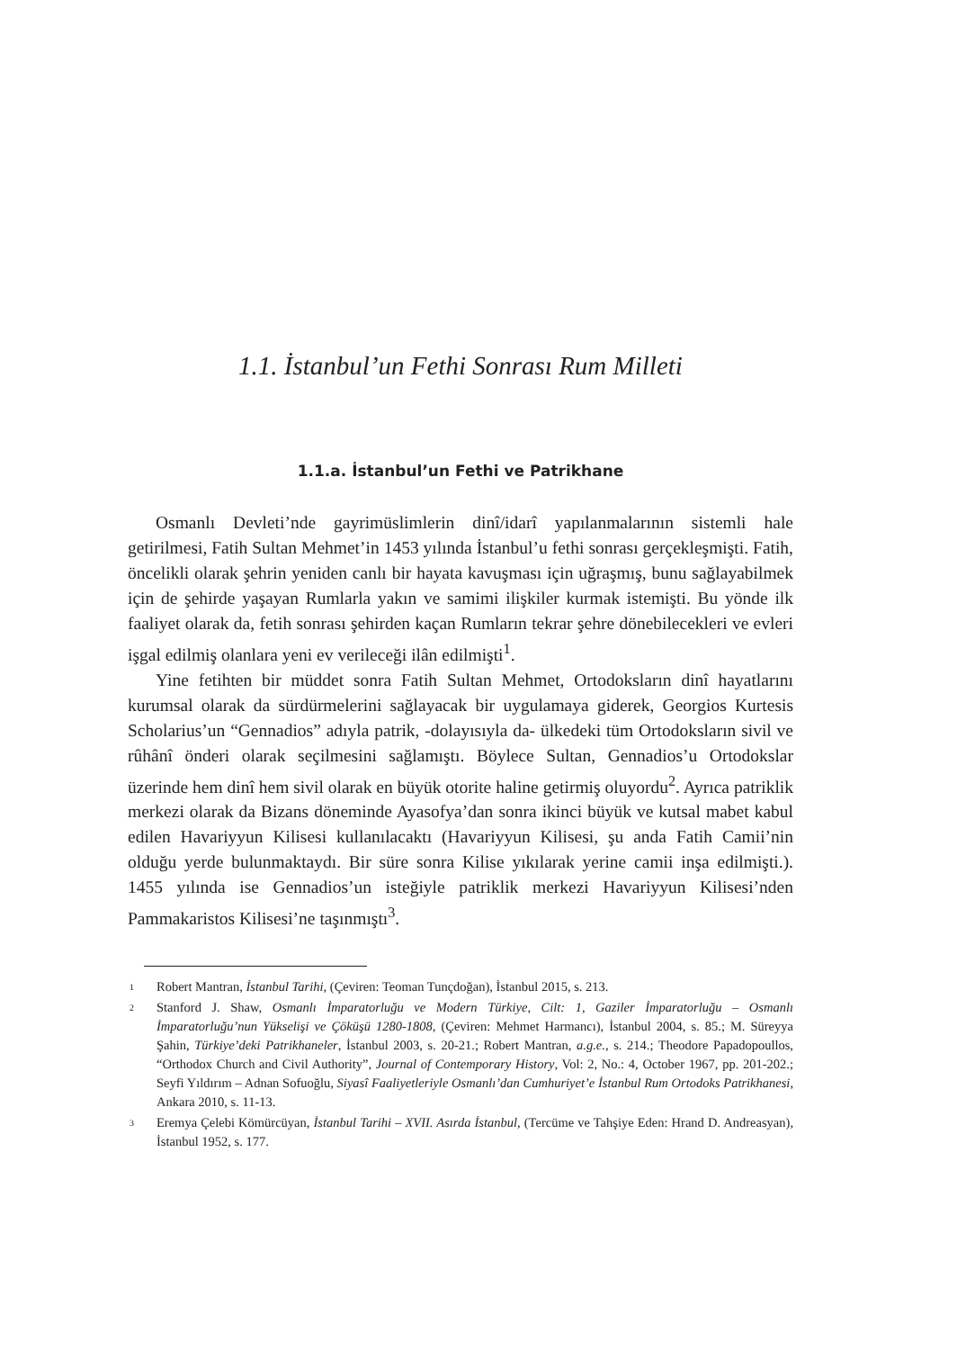1.1. İstanbul’un Fethi Sonrası Rum Milleti
1.1.a. İstanbul’un Fethi ve Patrikhane
Osmanlı Devleti’nde gayrimüslimlerin dinî/idarî yapılanmalarının sistemli hale getirilmesi, Fatih Sultan Mehmet’in 1453 yılında İstanbul’u fethi sonrası gerçekleşmişti. Fatih, öncelikli olarak şehrin yeniden canlı bir hayata kavuşması için uğraşmış, bunu sağlayabilmek için de şehirde yaşayan Rumlarla yakın ve samimi ilişkiler kurmak istemişti. Bu yönde ilk faaliyet olarak da, fetih sonrası şehirden kaçan Rumların tekrar şehre dönebilecekleri ve evleri işgal edilmiş olanlara yeni ev verileceği ilân edilmişti<sup>1</sup>.
Yine fetihten bir müddet sonra Fatih Sultan Mehmet, Ortodoksların dinî hayatlarını kurumsal olarak da sürdürmelerini sağlayacak bir uygulamaya giderek, Georgios Kurtesis Scholarius’un “Gennadios” adıyla patrik, -dolayısıyla da- ülkedeki tüm Ortodoksların sivil ve rûhânî önderi olarak seçilmesini sağlamıştı. Böylece Sultan, Gennadios’u Ortodokslar üzerinde hem dinî hem sivil olarak en büyük otorite haline getirmiş oluyordu<sup>2</sup>. Ayrıca patriklik merkezi olarak da Bizans döneminde Ayasofya’dan sonra ikinci büyük ve kutsal mabet kabul edilen Havariyyun Kilisesi kullanılacaktı (Havariyyun Kilisesi, şu anda Fatih Camii’nin olduğu yerde bulunmaktaydı. Bir süre sonra Kilise yıkılarak yerine camii inşa edilmişti.). 1455 yılında ise Gennadios’un isteğiyle patriklik merkezi Havariyyun Kilisesi’nden Pammakaristos Kilisesi’ne taşınmıştı<sup>3</sup>.
1
Robert Mantran, İstanbul Tarihi, (Çeviren: Teoman Tunçdoğan), İstanbul 2015, s. 213.
2
Stanford J. Shaw, Osmanlı İmparatorluğu ve Modern Türkiye, Cilt: 1, Gaziler İmparatorluğu – Osmanlı İmparatorluğu’nun Yükselişi ve Çöküşü 1280-1808, (Çeviren: Mehmet Harmancı), İstanbul 2004, s. 85.; M. Süreyya Şahin, Türkiye’deki Patrikhaneler, İstanbul 2003, s. 20-21.; Robert Mantran, a.g.e., s. 214.; Theodore Papadopoullos, “Orthodox Church and Civil Authority”, Journal of Contemporary History, Vol: 2, No.: 4, October 1967, pp. 201-202.; Seyfi Yıldırım – Adnan Sofuoğlu, Siyasî Faaliyetleriyle Osmanlı’dan Cumhuriyet’e İstanbul Rum Ortodoks Patrikhanesi, Ankara 2010, s. 11-13.
3
Eremya Çelebi Kömürcüyan, İstanbul Tarihi – XVII. Asırda İstanbul, (Tercüme ve Tahşiye Eden: Hrand D. Andreasyan), İstanbul 1952, s. 177.